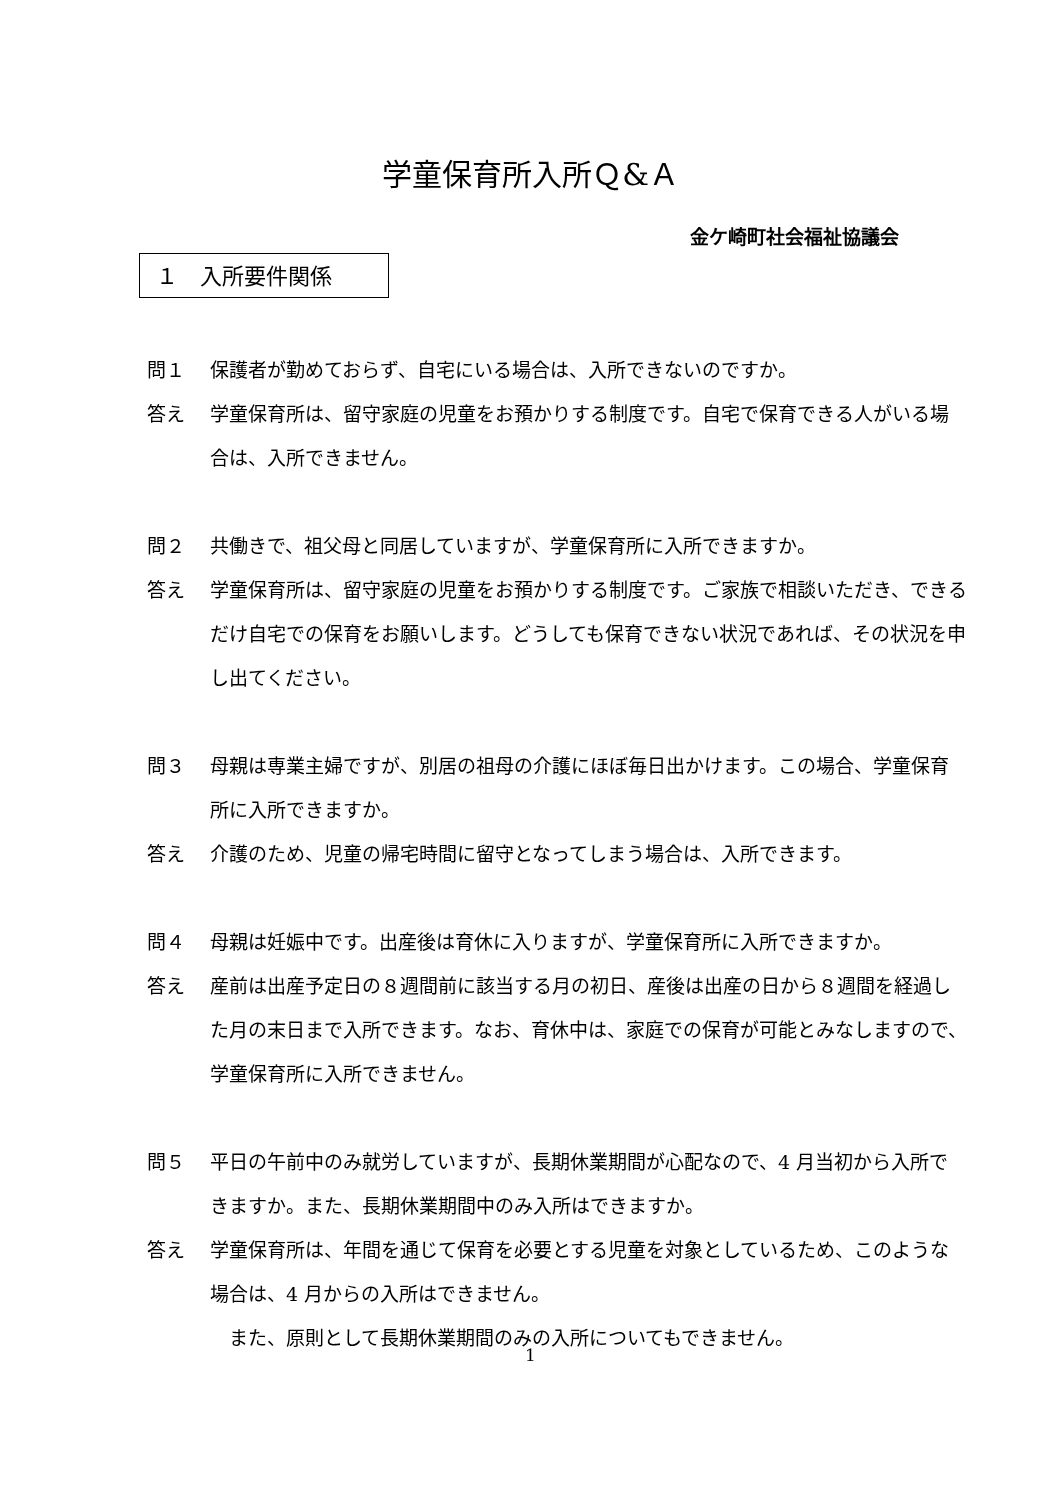学童保育所入所Ｑ&Ａ
金ケ崎町社会福祉協議会
１　入所要件関係
問１ 保護者が勤めておらず、自宅にいる場合は、入所できないのですか。
答え 学童保育所は、留守家庭の児童をお預かりする制度です。自宅で保育できる人がいる場合は、入所できません。
問２ 共働きで、祖父母と同居していますが、学童保育所に入所できますか。
答え 学童保育所は、留守家庭の児童をお預かりする制度です。ご家族で相談いただき、できるだけ自宅での保育をお願いします。どうしても保育できない状況であれば、その状況を申し出てください。
問３ 母親は専業主婦ですが、別居の祖母の介護にほぼ毎日出かけます。この場合、学童保育所に入所できますか。
答え 介護のため、児童の帰宅時間に留守となってしまう場合は、入所できます。
問４ 母親は妊娠中です。出産後は育休に入りますが、学童保育所に入所できますか。
答え 産前は出産予定日の８週間前に該当する月の初日、産後は出産の日から８週間を経過した月の末日まで入所できます。なお、育休中は、家庭での保育が可能とみなしますので、学童保育所に入所できません。
問５ 平日の午前中のみ就労していますが、長期休業期間が心配なので、4 月当初から入所できますか。また、長期休業期間中のみ入所はできますか。
答え 学童保育所は、年間を通じて保育を必要とする児童を対象としているため、このような場合は、4 月からの入所はできません。
　また、原則として長期休業期間のみの入所についてもできません。
1